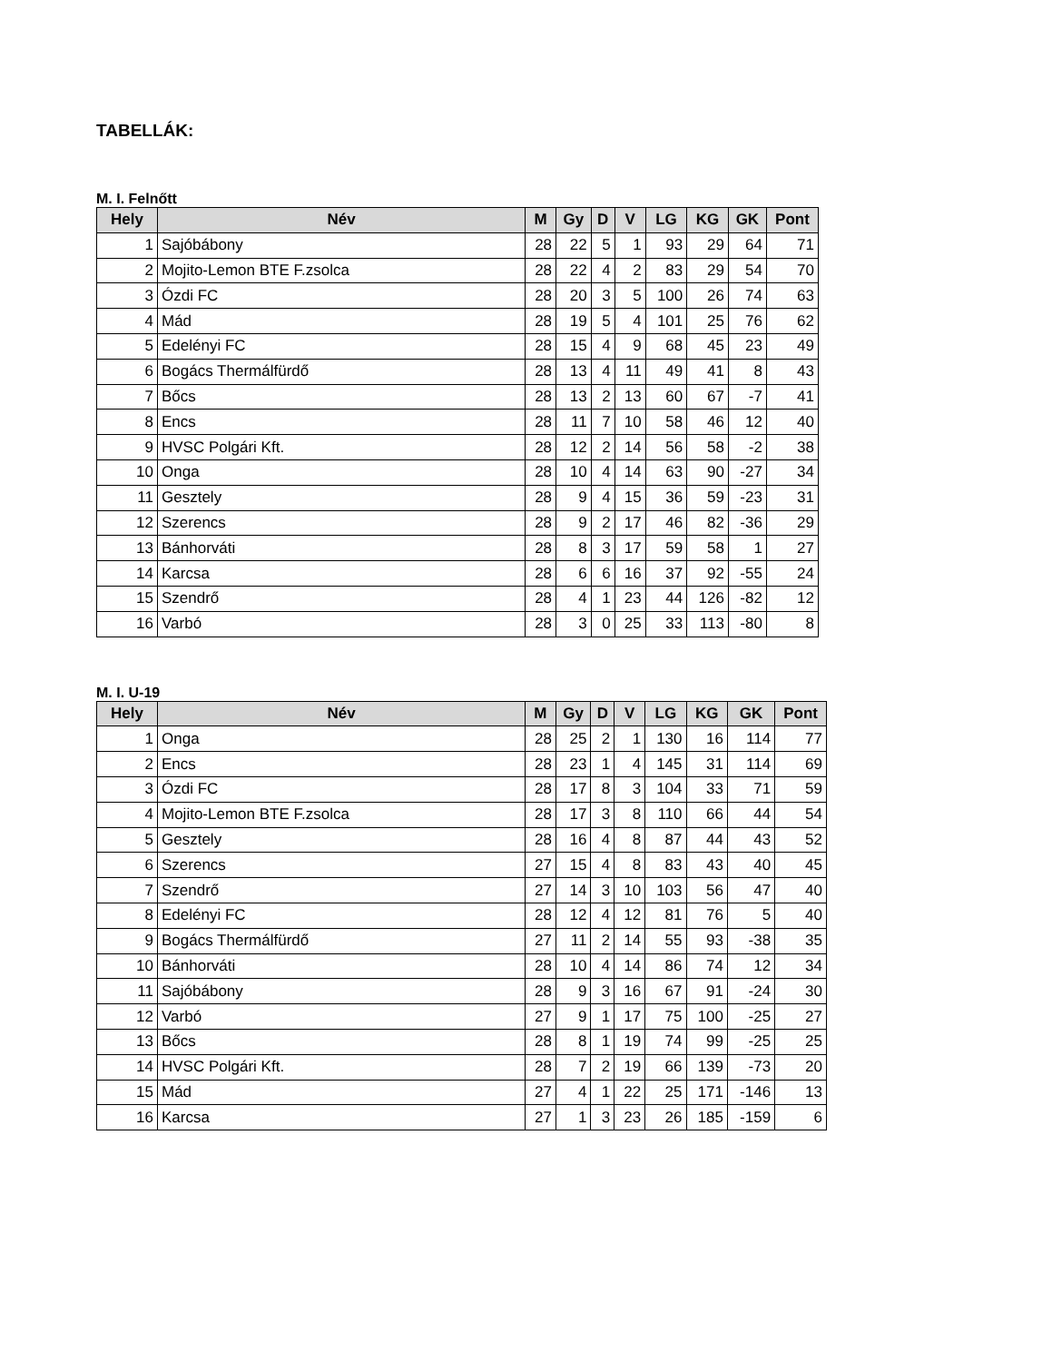TABELLÁK:
M. I. Felnőtt
| Hely | Név | M | Gy | D | V | LG | KG | GK | Pont |
| --- | --- | --- | --- | --- | --- | --- | --- | --- | --- |
| 1 | Sajóbábony | 28 | 22 | 5 | 1 | 93 | 29 | 64 | 71 |
| 2 | Mojito-Lemon BTE F.zsolca | 28 | 22 | 4 | 2 | 83 | 29 | 54 | 70 |
| 3 | Ózdi FC | 28 | 20 | 3 | 5 | 100 | 26 | 74 | 63 |
| 4 | Mád | 28 | 19 | 5 | 4 | 101 | 25 | 76 | 62 |
| 5 | Edelényi FC | 28 | 15 | 4 | 9 | 68 | 45 | 23 | 49 |
| 6 | Bogács Thermálfürdő | 28 | 13 | 4 | 11 | 49 | 41 | 8 | 43 |
| 7 | Bőcs | 28 | 13 | 2 | 13 | 60 | 67 | -7 | 41 |
| 8 | Encs | 28 | 11 | 7 | 10 | 58 | 46 | 12 | 40 |
| 9 | HVSC Polgári Kft. | 28 | 12 | 2 | 14 | 56 | 58 | -2 | 38 |
| 10 | Onga | 28 | 10 | 4 | 14 | 63 | 90 | -27 | 34 |
| 11 | Gesztely | 28 | 9 | 4 | 15 | 36 | 59 | -23 | 31 |
| 12 | Szerencs | 28 | 9 | 2 | 17 | 46 | 82 | -36 | 29 |
| 13 | Bánhorváti | 28 | 8 | 3 | 17 | 59 | 58 | 1 | 27 |
| 14 | Karcsa | 28 | 6 | 6 | 16 | 37 | 92 | -55 | 24 |
| 15 | Szendrő | 28 | 4 | 1 | 23 | 44 | 126 | -82 | 12 |
| 16 | Varbó | 28 | 3 | 0 | 25 | 33 | 113 | -80 | 8 |
M. I. U-19
| Hely | Név | M | Gy | D | V | LG | KG | GK | Pont |
| --- | --- | --- | --- | --- | --- | --- | --- | --- | --- |
| 1 | Onga | 28 | 25 | 2 | 1 | 130 | 16 | 114 | 77 |
| 2 | Encs | 28 | 23 | 1 | 4 | 145 | 31 | 114 | 69 |
| 3 | Ózdi FC | 28 | 17 | 8 | 3 | 104 | 33 | 71 | 59 |
| 4 | Mojito-Lemon BTE F.zsolca | 28 | 17 | 3 | 8 | 110 | 66 | 44 | 54 |
| 5 | Gesztely | 28 | 16 | 4 | 8 | 87 | 44 | 43 | 52 |
| 6 | Szerencs | 27 | 15 | 4 | 8 | 83 | 43 | 40 | 45 |
| 7 | Szendrő | 27 | 14 | 3 | 10 | 103 | 56 | 47 | 40 |
| 8 | Edelényi FC | 28 | 12 | 4 | 12 | 81 | 76 | 5 | 40 |
| 9 | Bogács Thermálfürdő | 27 | 11 | 2 | 14 | 55 | 93 | -38 | 35 |
| 10 | Bánhorváti | 28 | 10 | 4 | 14 | 86 | 74 | 12 | 34 |
| 11 | Sajóbábony | 28 | 9 | 3 | 16 | 67 | 91 | -24 | 30 |
| 12 | Varbó | 27 | 9 | 1 | 17 | 75 | 100 | -25 | 27 |
| 13 | Bőcs | 28 | 8 | 1 | 19 | 74 | 99 | -25 | 25 |
| 14 | HVSC Polgári Kft. | 28 | 7 | 2 | 19 | 66 | 139 | -73 | 20 |
| 15 | Mád | 27 | 4 | 1 | 22 | 25 | 171 | -146 | 13 |
| 16 | Karcsa | 27 | 1 | 3 | 23 | 26 | 185 | -159 | 6 |